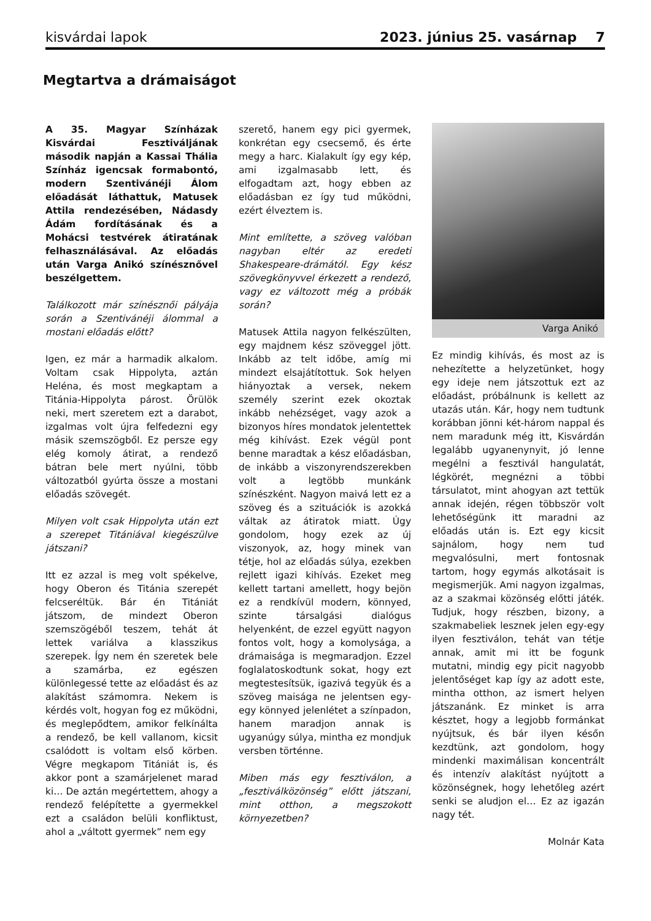kisvárdai lapok 2023. június 25. vasárnap 7
Megtartva a drámaiságot
A 35. Magyar Színházak Kisvárdai Fesztiváljának második napján a Kassai Thália Színház igencsak formabontó, modern Szentivánéji Álom előadását láthattuk, Matusek Attila rendezésében, Nádasdy Ádám fordításának és a Mohácsi testvérek átiratának felhasználásával. Az előadás után Varga Anikó színésznővel beszélgettem.
Találkozott már színésznői pályája során a Szentivánéji álommal a mostani előadás előtt?
Igen, ez már a harmadik alkalom. Voltam csak Hippolyta, aztán Heléna, és most megkaptam a Titánia-Hippolyta párost. Örülök neki, mert szeretem ezt a darabot, izgalmas volt újra felfedezni egy másik szemszögből. Ez persze egy elég komoly átirat, a rendező bátran bele mert nyúlni, több változatból gyúrta össze a mostani előadás szövegét.
Milyen volt csak Hippolyta után ezt a szerepet Titániával kiegészülve játszani?
Itt ez azzal is meg volt spékelve, hogy Oberon és Titánia szerepét felcseréltük. Bár én Titániát játszom, de mindezt Oberon szemszögéből teszem, tehát át lettek variálva a klasszikus szerepek. Így nem én szeretek bele a szamárba, ez egészen különlegessé tette az előadást és az alakítást számomra. Nekem is kérdés volt, hogyan fog ez működni, és meglepődtem, amikor felkínálta a rendező, be kell vallanom, kicsit csalódott is voltam első körben. Végre megkapom Titániát is, és akkor pont a szamárjelenet marad ki… De aztán megértettem, ahogy a rendező felépítette a gyermekkel ezt a családon belüli konfliktust, ahol a „váltott gyermek” nem egy
szerető, hanem egy pici gyermek, konkrétan egy csecsemő, és érte megy a harc. Kialakult így egy kép, ami izgalmasabb lett, és elfogadtam azt, hogy ebben az előadásban ez így tud működni, ezért élveztem is.
Mint említette, a szöveg valóban nagyban eltér az eredeti Shakespeare-drámától. Egy kész szövegkönyvvel érkezett a rendező, vagy ez változott még a próbák során?
Matusek Attila nagyon felkészülten, egy majdnem kész szöveggel jött. Inkább az telt időbe, amíg mi mindezt elsajátítottuk. Sok helyen hiányoztak a versek, nekem személy szerint ezek okoztak inkább nehézséget, vagy azok a bizonyos híres mondatok jelentettek még kihívást. Ezek végül pont benne maradtak a kész előadásban, de inkább a viszonyrendszerekben volt a legtöbb munkánk színészként. Nagyon maivá lett ez a szöveg és a szituációk is azokká váltak az átiratok miatt. Úgy gondolom, hogy ezek az új viszonyok, az, hogy minek van tétje, hol az előadás súlya, ezekben rejlett igazi kihívás. Ezeket meg kellett tartani amellett, hogy bejön ez a rendkívül modern, könnyed, szinte társalgási dialógus helyenként, de ezzel együtt nagyon fontos volt, hogy a komolysága, a drámaisága is megmaradjon. Ezzel foglalatoskodtunk sokat, hogy ezt megtestesítsük, igazivá tegyük és a szöveg maisága ne jelentsen egy-egy könnyed jelenlétet a színpadon, hanem maradjon annak is ugyanúgy súlya, mintha ez mondjuk versben történne.
Miben más egy fesztiválon, a „fesztiválközönség” előtt játszani, mint otthon, a megszokott környezetben?
Varga Anikó
Ez mindig kihívás, és most az is nehezítette a helyzetünket, hogy egy ideje nem játszottuk ezt az előadást, próbálnunk is kellett az utazás után. Kár, hogy nem tudtunk korábban jönni két-három nappal és nem maradunk még itt, Kisvárdán legalább ugyanenynyit, jó lenne megélni a fesztivál hangulatát, légkörét, megnézni a többi társulatot, mint ahogyan azt tettük annak idején, régen többször volt lehetőségünk itt maradni az előadás után is. Ezt egy kicsit sajnálom, hogy nem tud megvalósulni, mert fontosnak tartom, hogy egymás alkotásait is megismerjük. Ami nagyon izgalmas, az a szakmai közönség előtti játék. Tudjuk, hogy részben, bizony, a szakmabeliek lesznek jelen egy-egy ilyen fesztiválon, tehát van tétje annak, amit mi itt be fogunk mutatni, mindig egy picit nagyobb jelentőséget kap így az adott este, mintha otthon, az ismert helyen játszanánk. Ez minket is arra késztet, hogy a legjobb formánkat nyújtsuk, és bár ilyen későn kezdtünk, azt gondolom, hogy mindenki maximálisan koncentrált és intenzív alakítást nyújtott a közönségnek, hogy lehetőleg azért senki se aludjon el… Ez az igazán nagy tét.
Molnár Kata